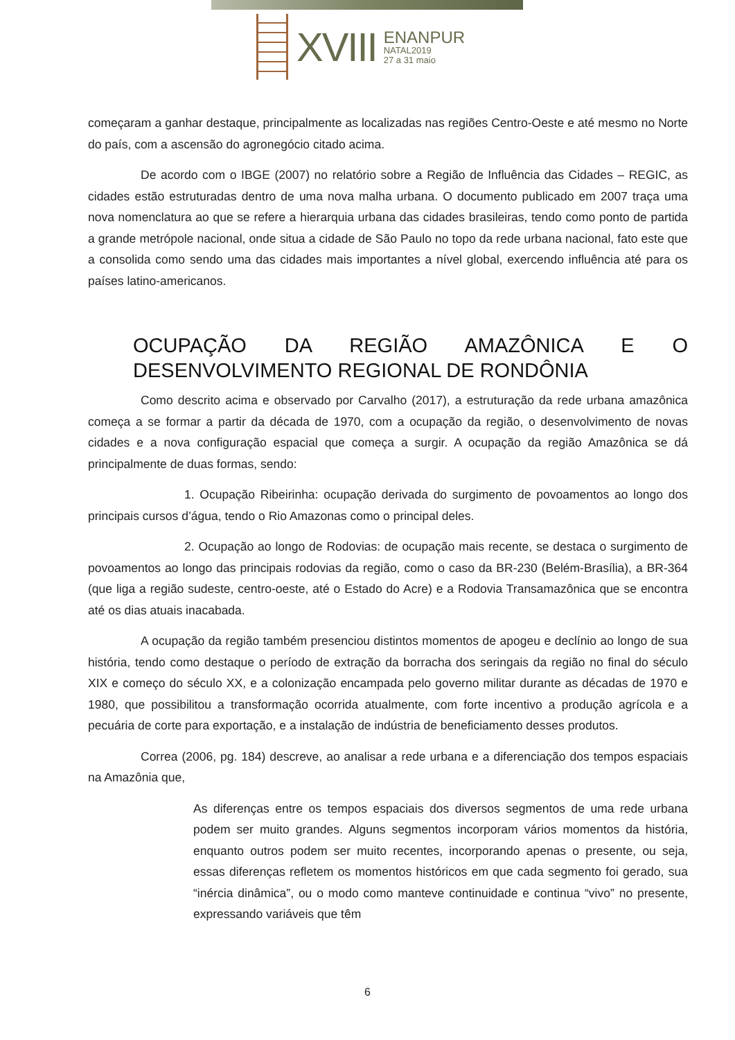XVIII
ENANPUR
NATAL2019
27 a 31 maio
começaram a ganhar destaque, principalmente as localizadas nas regiões Centro-Oeste e até mesmo no Norte do país, com a ascensão do agronegócio citado acima.
De acordo com o IBGE (2007) no relatório sobre a Região de Influência das Cidades – REGIC, as cidades estão estruturadas dentro de uma nova malha urbana. O documento publicado em 2007 traça uma nova nomenclatura ao que se refere a hierarquia urbana das cidades brasileiras, tendo como ponto de partida a grande metrópole nacional, onde situa a cidade de São Paulo no topo da rede urbana nacional, fato este que a consolida como sendo uma das cidades mais importantes a nível global, exercendo influência até para os países latino-americanos.
OCUPAÇÃO DA REGIÃO AMAZÔNICA E O DESENVOLVIMENTO REGIONAL DE RONDÔNIA
Como descrito acima e observado por Carvalho (2017), a estruturação da rede urbana amazônica começa a se formar a partir da década de 1970, com a ocupação da região, o desenvolvimento de novas cidades e a nova configuração espacial que começa a surgir. A ocupação da região Amazônica se dá principalmente de duas formas, sendo:
1. Ocupação Ribeirinha: ocupação derivada do surgimento de povoamentos ao longo dos principais cursos d’água, tendo o Rio Amazonas como o principal deles.
2. Ocupação ao longo de Rodovias: de ocupação mais recente, se destaca o surgimento de povoamentos ao longo das principais rodovias da região, como o caso da BR-230 (Belém-Brasília), a BR-364 (que liga a região sudeste, centro-oeste, até o Estado do Acre) e a Rodovia Transamazônica que se encontra até os dias atuais inacabada.
A ocupação da região também presenciou distintos momentos de apogeu e declínio ao longo de sua história, tendo como destaque o período de extração da borracha dos seringais da região no final do século XIX e começo do século XX, e a colonização encampada pelo governo militar durante as décadas de 1970 e 1980, que possibilitou a transformação ocorrida atualmente, com forte incentivo a produção agrícola e a pecuária de corte para exportação, e a instalação de indústria de beneficiamento desses produtos.
Correa (2006, pg. 184) descreve, ao analisar a rede urbana e a diferenciação dos tempos espaciais na Amazônia que,
As diferenças entre os tempos espaciais dos diversos segmentos de uma rede urbana podem ser muito grandes. Alguns segmentos incorporam vários momentos da história, enquanto outros podem ser muito recentes, incorporando apenas o presente, ou seja, essas diferenças refletem os momentos históricos em que cada segmento foi gerado, sua “inércia dinâmica”, ou o modo como manteve continuidade e continua “vivo” no presente, expressando variáveis que têm
6